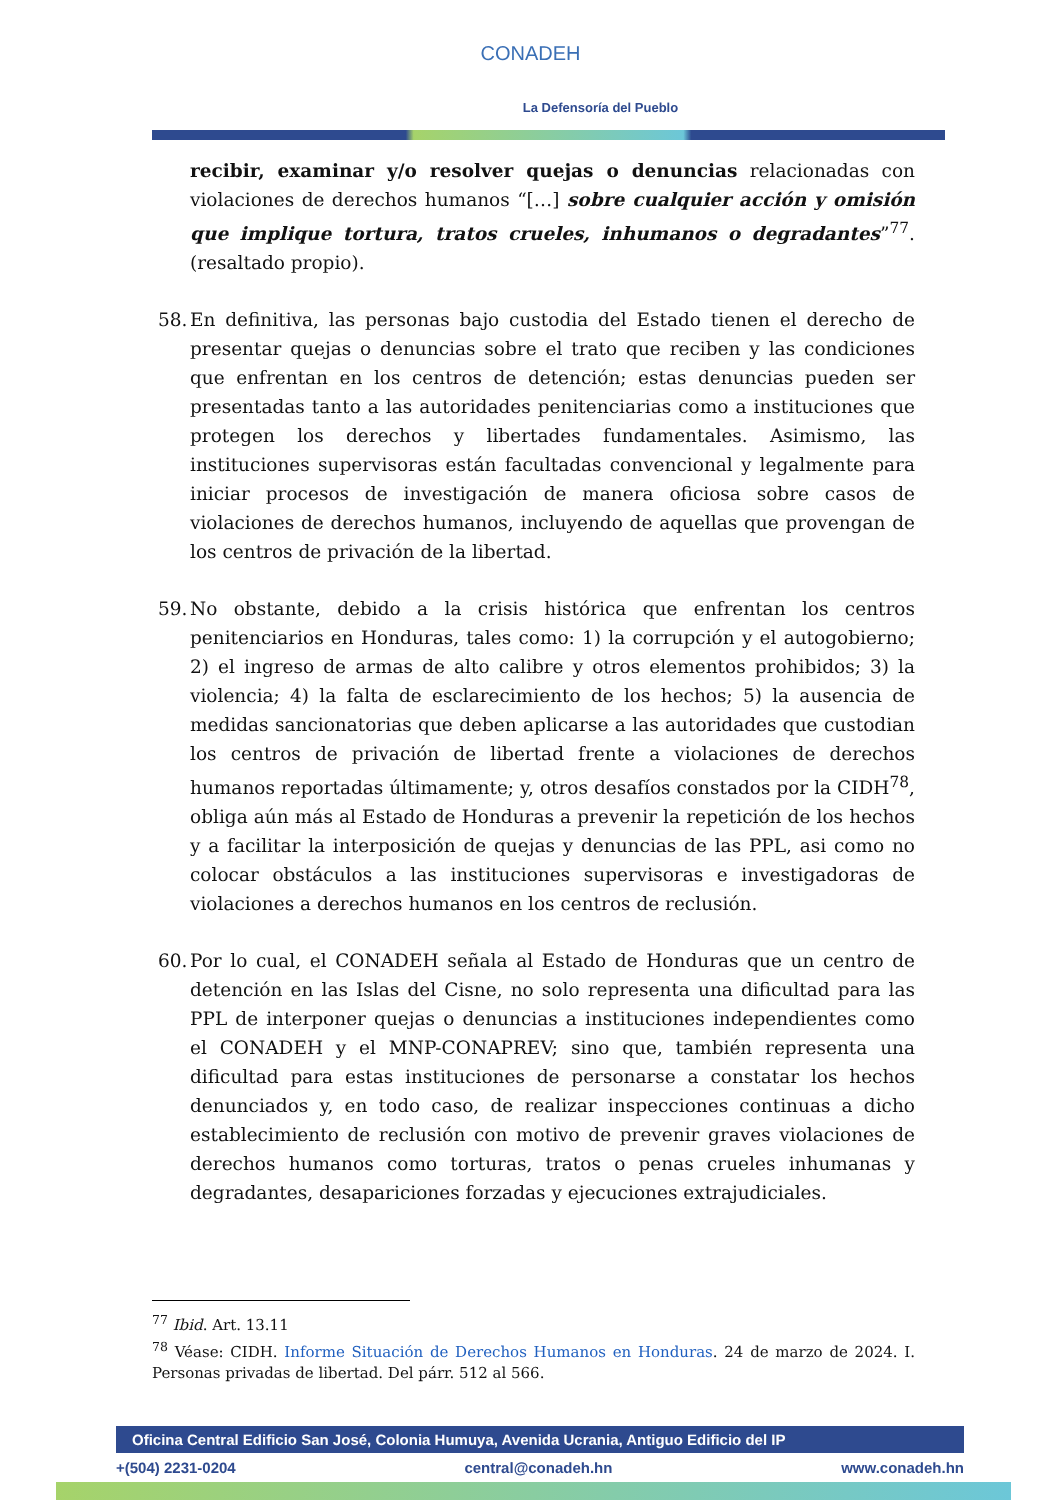CONADEH
La Defensoría del Pueblo
recibir, examinar y/o resolver quejas o denuncias relacionadas con violaciones de derechos humanos “[…] sobre cualquier acción y omisión que implique tortura, tratos crueles, inhumanos o degradantes”<sup>77</sup>. (resaltado propio).
58.
En definitiva, las personas bajo custodia del Estado tienen el derecho de presentar quejas o denuncias sobre el trato que reciben y las condiciones que enfrentan en los centros de detención; estas denuncias pueden ser presentadas tanto a las autoridades penitenciarias como a instituciones que protegen los derechos y libertades fundamentales. Asimismo, las instituciones supervisoras están facultadas convencional y legalmente para iniciar procesos de investigación de manera oficiosa sobre casos de violaciones de derechos humanos, incluyendo de aquellas que provengan de los centros de privación de la libertad.
59.
No obstante, debido a la crisis histórica que enfrentan los centros penitenciarios en Honduras, tales como: 1) la corrupción y el autogobierno; 2) el ingreso de armas de alto calibre y otros elementos prohibidos; 3) la violencia; 4) la falta de esclarecimiento de los hechos; 5) la ausencia de medidas sancionatorias que deben aplicarse a las autoridades que custodian los centros de privación de libertad frente a violaciones de derechos humanos reportadas últimamente; y, otros desafíos constados por la CIDH<sup>78</sup>, obliga aún más al Estado de Honduras a prevenir la repetición de los hechos y a facilitar la interposición de quejas y denuncias de las PPL, asi como no colocar obstáculos a las instituciones supervisoras e investigadoras de violaciones a derechos humanos en los centros de reclusión.
60.
Por lo cual, el CONADEH señala al Estado de Honduras que un centro de detención en las Islas del Cisne, no solo representa una dificultad para las PPL de interponer quejas o denuncias a instituciones independientes como el CONADEH y el MNP-CONAPREV; sino que, también representa una dificultad para estas instituciones de personarse a constatar los hechos denunciados y, en todo caso, de realizar inspecciones continuas a dicho establecimiento de reclusión con motivo de prevenir graves violaciones de derechos humanos como torturas, tratos o penas crueles inhumanas y degradantes, desapariciones forzadas y ejecuciones extrajudiciales.
<sup>77</sup> Ibid. Art. 13.11
<sup>78</sup> Véase: CIDH. Informe Situación de Derechos Humanos en Honduras. 24 de marzo de 2024. I. Personas privadas de libertad. Del párr. 512 al 566.
Oficina Central Edificio San José, Colonia Humuya, Avenida Ucrania, Antiguo Edificio del IP
+(504) 2231-0204 central@conadeh.hn www.conadeh.hn